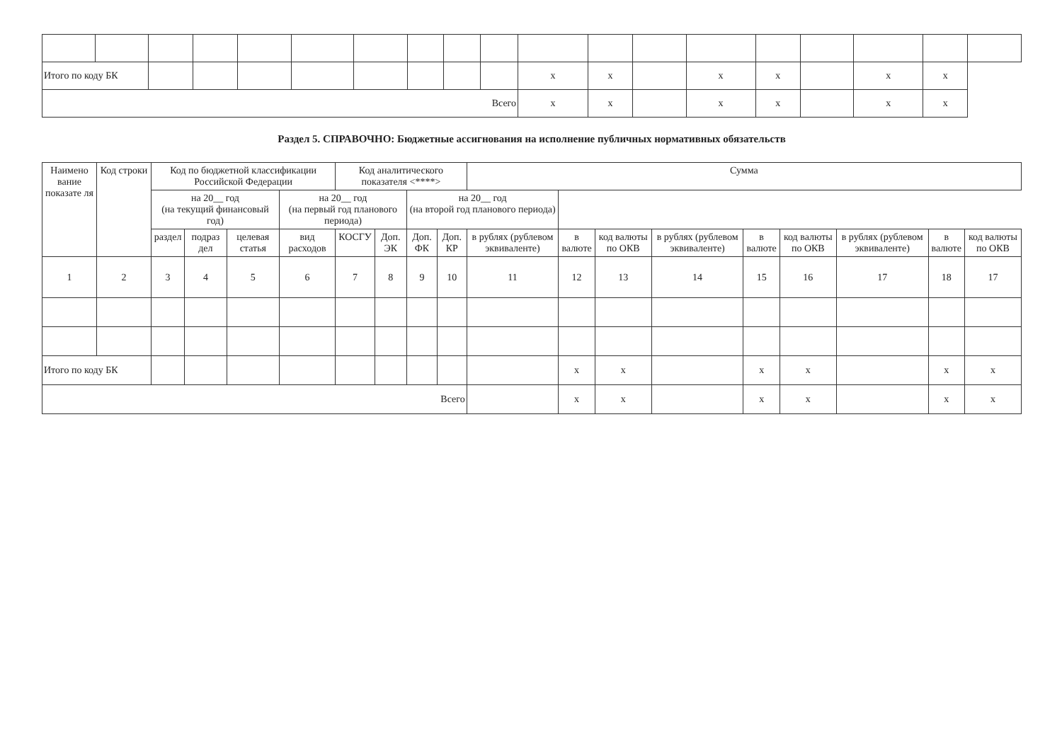| Итого по коду БК | | | | | | | | | | x | x | | x | x | | x | x | |
| Всего | | | | | | | | | | x | x | | x | x | | x | x | |
Раздел 5. СПРАВОЧНО: Бюджетные ассигнования на исполнение публичных нормативных обязательств
| Наимено вание показате ля | Код строки | Код по бюджетной классификации Российской Федерации | | | | Код аналитического показателя <****> | | | | Сумма | | | | | | | | |
| --- | --- | --- | --- | --- | --- | --- | --- | --- | --- | --- | --- | --- | --- | --- | --- | --- | --- | --- |
| | | на 20__ год (на текущий финансовый год) | | | на 20__ год (на первый год планового периода) | | | на 20__ год (на второй год планового периода) | | | | | | | | | | |
| | | раздел | подраз дел | целевая статья | вид расходов | КОСГУ | Доп. ЭК | Доп. ФК | Доп. КР | в рублях (рублевом эквиваленте) | в валюте | код валюты по ОКВ | в рублях (рублевом эквиваленте) | в валюте | код валюты по ОКВ | в рублях (рублевом эквиваленте) | в валюте | код валюты по ОКВ |
| 1 | 2 | 3 | 4 | 5 | 6 | 7 | 8 | 9 | 10 | 11 | 12 | 13 | 14 | 15 | 16 | 17 | 18 | 17 |
| Итого по коду БК | | | | | | | | | | | x | x | | x | x | | x | x |
| Всего | | | | | | | | | | | x | x | | x | x | | x | x |